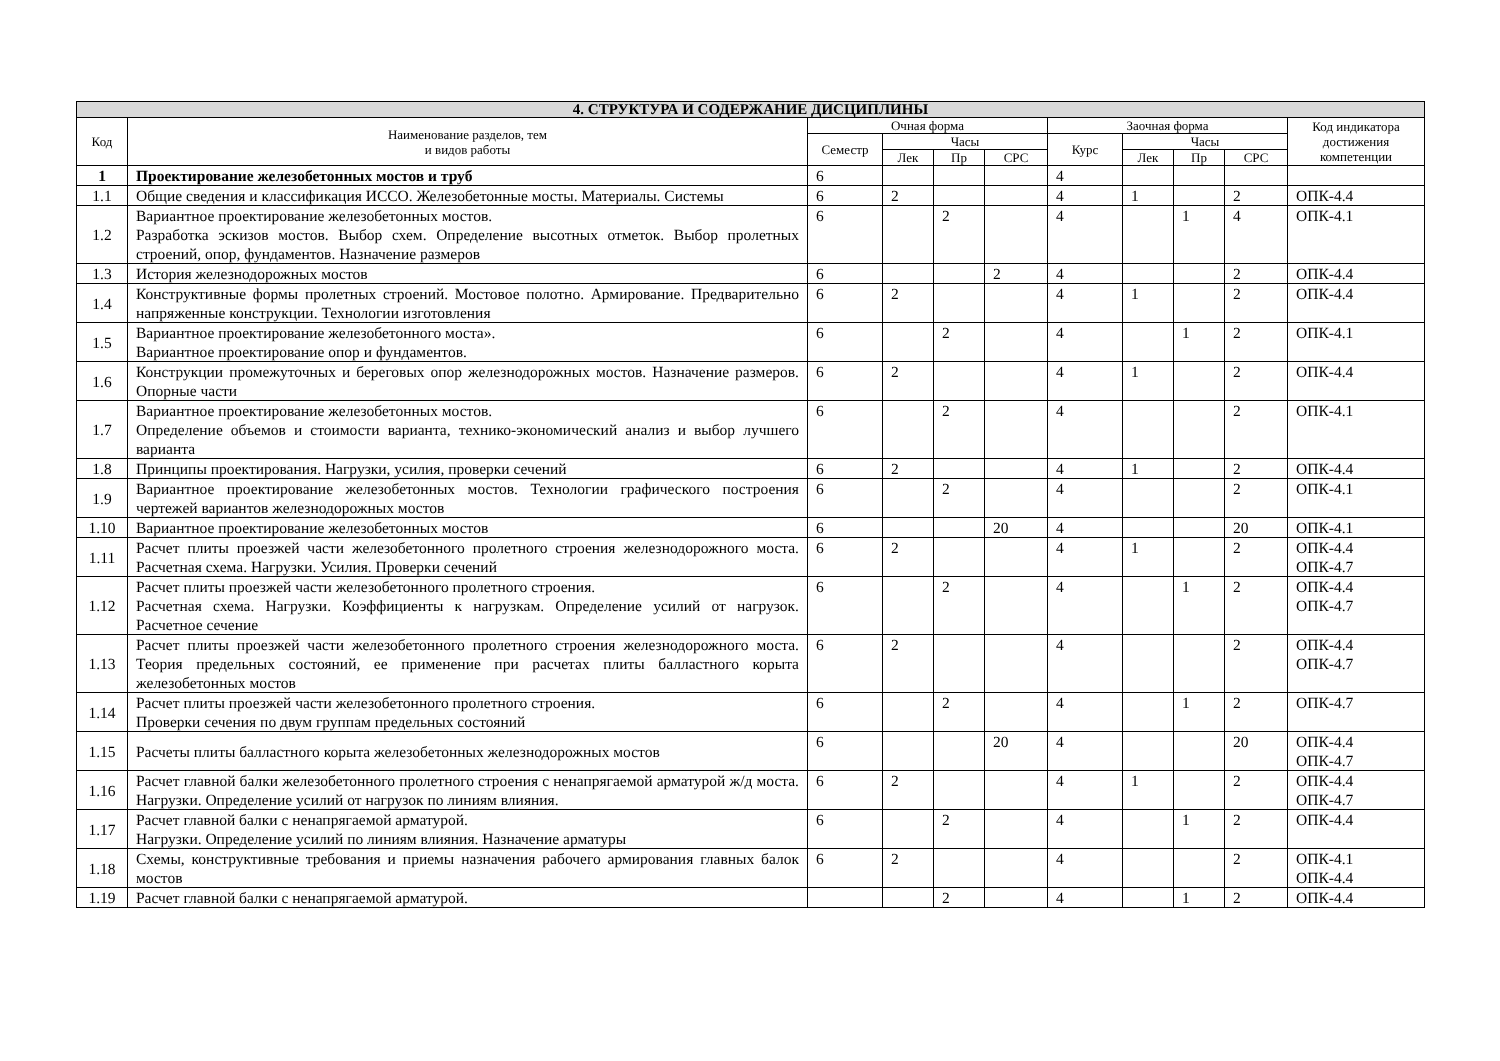| 4. СТРУКТУРА И СОДЕРЖАНИЕ ДИСЦИПЛИНЫ | | | | | | | | | | |
| --- | --- | --- | --- | --- | --- | --- | --- | --- | --- | --- |
| Код | Наименование разделов, тем и видов работы | Очная форма | | | | Заочная форма | | | | Код индикатора достижения компетенции |
| | | Семестр | Часы | | | Курс | Часы | | | |
| | | | Лек | Пр | СРС | | Лек | Пр | СРС | |
| 1 | Проектирование железобетонных мостов и труб | 6 | | | | 4 | | | | |
| 1.1 | Общие сведения и классификация ИССО. Железобетонные мосты. Материалы. Системы | 6 | 2 | | | 4 | 1 | | 2 | ОПК-4.4 |
| 1.2 | Вариантное проектирование железобетонных мостов. Разработка эскизов мостов. Выбор схем. Определение высотных отметок. Выбор пролетных строений, опор, фундаментов. Назначение размеров | 6 | | 2 | | 4 | | 1 | 4 | ОПК-4.1 |
| 1.3 | История железнодорожных мостов | 6 | | | 2 | 4 | | | 2 | ОПК-4.4 |
| 1.4 | Конструктивные формы пролетных строений. Мостовое полотно. Армирование. Предварительно напряженные конструкции. Технологии изготовления | 6 | 2 | | | 4 | 1 | | 2 | ОПК-4.4 |
| 1.5 | Вариантное проектирование железобетонного моста». Вариантное проектирование опор и фундаментов. | 6 | | 2 | | 4 | | 1 | 2 | ОПК-4.1 |
| 1.6 | Конструкции промежуточных и береговых опор железнодорожных мостов. Назначение размеров. Опорные части | 6 | 2 | | | 4 | 1 | | 2 | ОПК-4.4 |
| 1.7 | Вариантное проектирование железобетонных мостов. Определение объемов и стоимости варианта, технико-экономический анализ и выбор лучшего варианта | 6 | | 2 | | 4 | | | 2 | ОПК-4.1 |
| 1.8 | Принципы проектирования. Нагрузки, усилия, проверки сечений | 6 | 2 | | | 4 | 1 | | 2 | ОПК-4.4 |
| 1.9 | Вариантное проектирование железобетонных мостов. Технологии графического построения чертежей вариантов железнодорожных мостов | 6 | | 2 | | 4 | | | 2 | ОПК-4.1 |
| 1.10 | Вариантное проектирование железобетонных мостов | 6 | | | 20 | 4 | | | 20 | ОПК-4.1 |
| 1.11 | Расчет плиты проезжей части железобетонного пролетного строения железнодорожного моста. Расчетная схема. Нагрузки. Усилия. Проверки сечений | 6 | 2 | | | 4 | 1 | | 2 | ОПК-4.4 ОПК-4.7 |
| 1.12 | Расчет плиты проезжей части железобетонного пролетного строения. Расчетная схема. Нагрузки. Коэффициенты к нагрузкам. Определение усилий от нагрузок. Расчетное сечение | 6 | | 2 | | 4 | | 1 | 2 | ОПК-4.4 ОПК-4.7 |
| 1.13 | Расчет плиты проезжей части железобетонного пролетного строения железнодорожного моста. Теория предельных состояний, ее применение при расчетах плиты балластного корыта железобетонных мостов | 6 | 2 | | | 4 | | | 2 | ОПК-4.4 ОПК-4.7 |
| 1.14 | Расчет плиты проезжей части железобетонного пролетного строения. Проверки сечения по двум группам предельных состояний | 6 | | 2 | | 4 | | 1 | 2 | ОПК-4.7 |
| 1.15 | Расчеты плиты балластного корыта железобетонных железнодорожных мостов | 6 | | | 20 | 4 | | | 20 | ОПК-4.4 ОПК-4.7 |
| 1.16 | Расчет главной балки железобетонного пролетного строения с ненапрягаемой арматурой ж/д моста. Нагрузки. Определение усилий от нагрузок по линиям влияния. | 6 | 2 | | | 4 | 1 | | 2 | ОПК-4.4 ОПК-4.7 |
| 1.17 | Расчет главной балки с ненапрягаемой арматурой. Нагрузки. Определение усилий по линиям влияния. Назначение арматуры | 6 | | 2 | | 4 | | 1 | 2 | ОПК-4.4 |
| 1.18 | Схемы, конструктивные требования и приемы назначения рабочего армирования главных балок мостов | 6 | 2 | | | 4 | | | 2 | ОПК-4.1 ОПК-4.4 |
| 1.19 | Расчет главной балки с ненапрягаемой арматурой. | | | 2 | | 4 | | 1 | 2 | ОПК-4.4 |